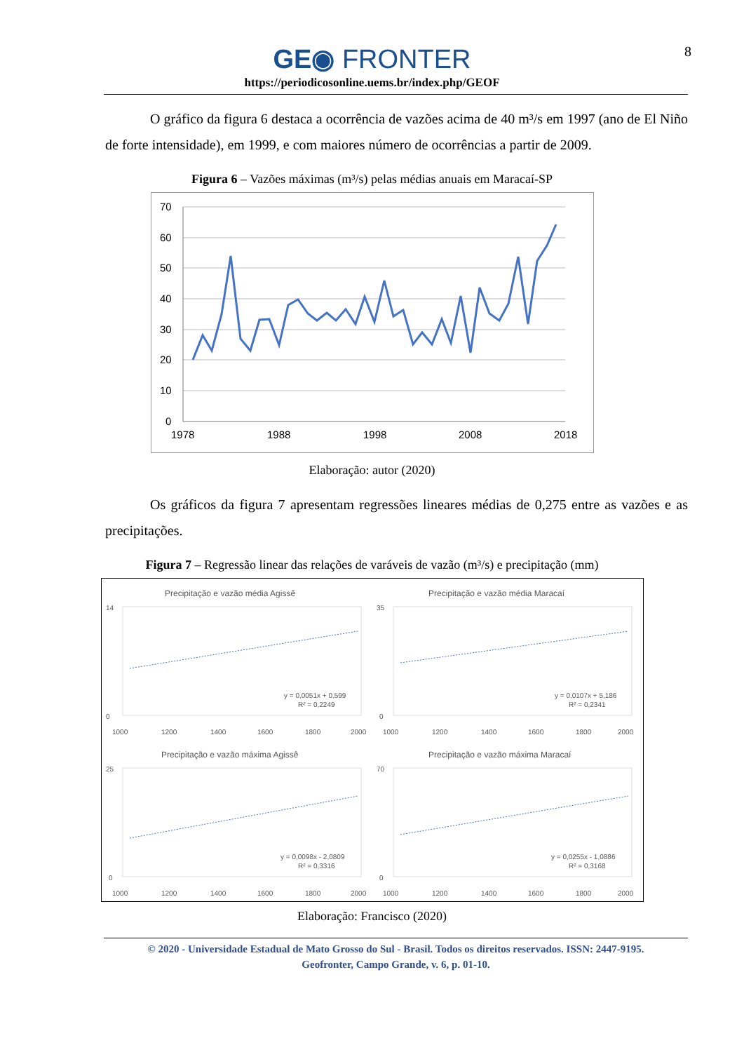8
GE◉ FRONTER
https://periodicosonline.uems.br/index.php/GEOF
O gráfico da figura 6 destaca a ocorrência de vazões acima de 40 m³/s em 1997 (ano de El Niño de forte intensidade), em 1999, e com maiores número de ocorrências a partir de 2009.
Figura 6 – Vazões máximas (m³/s) pelas médias anuais em Maracaí-SP
70
60
50
40
30
20
10
0
1978
1988
1998
2008
2018
Elaboração: autor (2020)
Os gráficos da figura 7 apresentam regressões lineares médias de 0,275 entre as vazões e as precipitações.
Figura 7 – Regressão linear das relações de varáveis de vazão (m³/s) e precipitação (mm)
Precipitação e vazão média Agissê
14
0
1000
1200
1400
1600
1800
2000
y = 0,0051x + 0,599
R² = 0,2249
Precipitação e vazão média Maracaí
35
0
1000
1200
1400
1600
1800
2000
y = 0,0107x + 5,186
R² = 0,2341
Precipitação e vazão máxima Agissê
25
0
1000
1200
1400
1600
1800
2000
y = 0,0098x - 2,0809
R² = 0,3316
Precipitação e vazão máxima Maracaí
70
0
1000
1200
1400
1600
1800
2000
y = 0,0255x - 1,0886
R² = 0,3168
Elaboração: Francisco (2020)
© 2020 - Universidade Estadual de Mato Grosso do Sul - Brasil. Todos os direitos reservados. ISSN: 2447-9195.
Geofronter, Campo Grande, v. 6, p. 01-10.